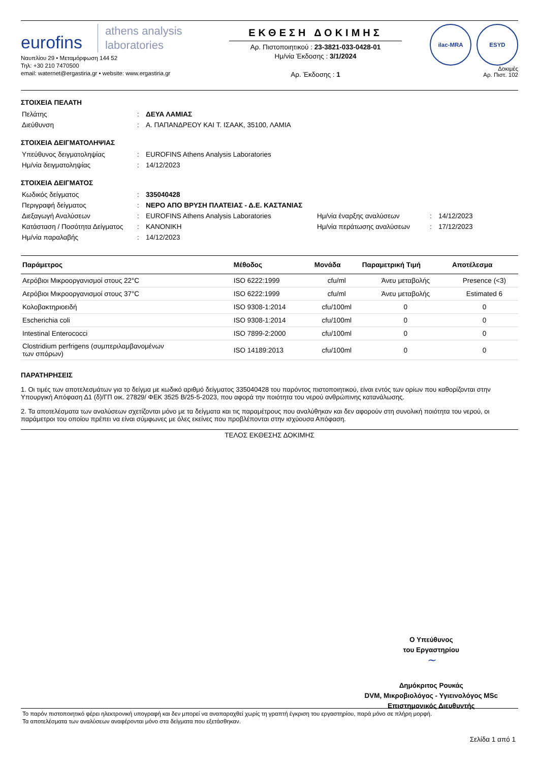eurofins athens analysis
laboratories
Ναυπλίου 29 • Μεταμόρφωση 144 52
Τηλ: +30 210 7470500
email: waternet@ergastiria.gr • website: www.ergastiria.gr
ΕΚΘΕΣΗ ΔΟΚΙΜΗΣ
Αρ. Πιστοποιητικού : 23-3821-033-0428-01
Ημ/νία Έκδοσης : 3/1/2024
Αρ. Έκδοσης : 1
ilac-MRA ESYD
Δοκιμές
Αρ. Πιστ. 102
ΣΤΟΙΧΕΙΑ ΠΕΛΑΤΗ
| Πελάτης | : | ΔΕΥΑ ΛΑΜΙΑΣ |
| Διεύθυνση | : | Α. ΠΑΠΑΝΔΡΕΟΥ ΚΑΙ Τ. ΙΣΑΑΚ, 35100, ΛΑΜΙΑ |
ΣΤΟΙΧΕΙΑ ΔΕΙΓΜΑΤΟΛΗΨΙΑΣ
| Υπεύθυνος δειγματοληψίας | : | EUROFINS Athens Analysis Laboratories |
| Ημ/νία δειγματοληψίας | : | 14/12/2023 |
ΣΤΟΙΧΕΙΑ ΔΕΙΓΜΑΤΟΣ
| Κωδικός δείγματος | : | 335040428 | | | |
| Περιγραφή δείγματος | : | ΝΕΡΟ ΑΠΟ ΒΡΥΣΗ ΠΛΑΤΕΙΑΣ - Δ.Ε. ΚΑΣΤΑΝΙΑΣ | | | |
| Διεξαγωγή Αναλύσεων | : | EUROFINS Athens Analysis Laboratories | Ημ/νία έναρξης αναλύσεων | : | 14/12/2023 |
| Κατάσταση / Ποσότητα Δείγματος | : | ΚΑΝΟΝΙΚΗ | Ημ/νία περάτωσης αναλύσεων | : | 17/12/2023 |
| Ημ/νία παραλαβής | : | 14/12/2023 | | | |
| Παράμετρος | Μέθοδος | Μονάδα | Παραμετρική Τιμή | Αποτέλεσμα |
| --- | --- | --- | --- | --- |
| Αερόβιοι Μικροοργανισμοί στους 22°C | ISO 6222:1999 | cfu/ml | Άνευ μεταβολής | Presence (<3) |
| Αερόβιοι Μικροοργανισμοί στους 37°C | ISO 6222:1999 | cfu/ml | Άνευ μεταβολής | Estimated 6 |
| Κολοβακτηριοειδή | ISO 9308-1:2014 | cfu/100ml | 0 | 0 |
| Escherichia coli | ISO 9308-1:2014 | cfu/100ml | 0 | 0 |
| Intestinal Enterococci | ISO 7899-2:2000 | cfu/100ml | 0 | 0 |
| Clostridium perfrigens (συμπεριλαμβανομένων των σπόρων) | ISO 14189:2013 | cfu/100ml | 0 | 0 |
ΠΑΡΑΤΗΡΗΣΕΙΣ
1. Οι τιμές των αποτελεσμάτων για το δείγμα με κωδικό αριθμό δείγματος 335040428 του παρόντος πιστοποιητικού, είναι εντός των ορίων που καθορίζονται στην Υπουργική Απόφαση Δ1 (δ)/ΓΠ οικ. 27829/ ΦΕΚ 3525 Β/25-5-2023, που αφορά την ποιότητα του νερού ανθρώπινης κατανάλωσης.
2. Τα αποτελέσματα των αναλύσεων σχετίζονται μόνο με τα δείγματα και τις παραμέτρους που αναλύθηκαν και δεν αφορούν στη συνολική ποιότητα του νερού, οι παράμετροι του οποίου πρέπει να είναι σύμφωνες με όλες εκείνες που προβλέπονται στην ισχύουσα Απόφαση.
ΤΕΛΟΣ ΕΚΘΕΣΗΣ ΔΟΚΙΜΗΣ
Ο Υπεύθυνος
του Εργαστηρίου
~
Δημόκριτος Ρουκάς
DVM, Μικροβιολόγος - Υγιεινολόγος MSc
Επιστημονικός Διευθυντής
Το παρόν πιστοποιητικό φέρει ηλεκτρονική υπογραφή και δεν μπορεί να αναπαραχθεί χωρίς τη γραπτή έγκριση του εργαστηρίου, παρά μόνο σε πλήρη μορφή.
Τα αποτελέσματα των αναλύσεων αναφέρονται μόνο στα δείγματα που εξετάσθηκαν.
Σελίδα 1 από 1